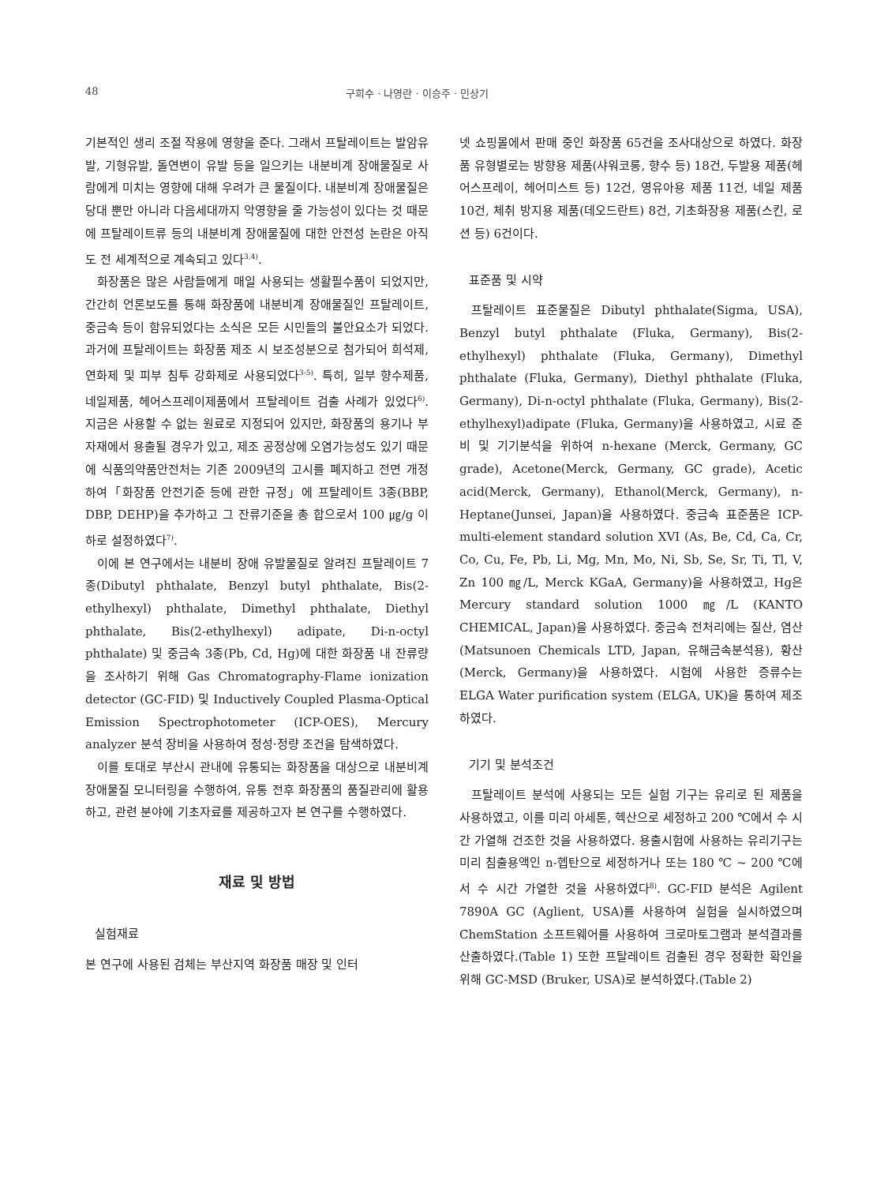48 구희수 · 나영란 · 이승주 · 민상기
기본적인 생리 조절 작용에 영향을 준다. 그래서 프탈레이트는 발암유발, 기형유발, 돌연변이 유발 등을 일으키는 내분비계 장애물질로 사람에게 미치는 영향에 대해 우려가 큰 물질이다. 내분비계 장애물질은 당대 뿐만 아니라 다음세대까지 악영향을 줄 가능성이 있다는 것 때문에 프탈레이트류 등의 내분비계 장애물질에 대한 안전성 논란은 아직도 전 세계적으로 계속되고 있다<sup>3,4)</sup>.
화장품은 많은 사람들에게 매일 사용되는 생활필수품이 되었지만, 간간히 언론보도를 통해 화장품에 내분비계 장애물질인 프탈레이트, 중금속 등이 함유되었다는 소식은 모든 시민들의 불안요소가 되었다. 과거에 프탈레이트는 화장품 제조 시 보조성분으로 첨가되어 희석제, 연화제 및 피부 침투 강화제로 사용되었다<sup>3-5)</sup>. 특히, 일부 향수제품, 네일제품, 헤어스프레이제품에서 프탈레이트 검출 사례가 있었다<sup>6)</sup>. 지금은 사용할 수 없는 원료로 지정되어 있지만, 화장품의 용기나 부자재에서 용출될 경우가 있고, 제조 공정상에 오염가능성도 있기 때문에 식품의약품안전처는 기존 2009년의 고시를 폐지하고 전면 개정하여「화장품 안전기준 등에 관한 규정」에 프탈레이트 3종(BBP, DBP, DEHP)을 추가하고 그 잔류기준을 총 합으로서 100 ㎍/g 이하로 설정하였다<sup>7)</sup>.
이에 본 연구에서는 내분비 장애 유발물질로 알려진 프탈레이트 7종(Dibutyl phthalate, Benzyl butyl phthalate, Bis(2-ethylhexyl) phthalate, Dimethyl phthalate, Diethyl phthalate, Bis(2-ethylhexyl) adipate, Di-n-octyl phthalate) 및 중금속 3종(Pb, Cd, Hg)에 대한 화장품 내 잔류량을 조사하기 위해 Gas Chromatography-Flame ionization detector (GC-FID) 및 Inductively Coupled Plasma-Optical Emission Spectrophotometer (ICP-OES), Mercury analyzer 분석 장비을 사용하여 정성·정량 조건을 탐색하였다.
이를 토대로 부산시 관내에 유통되는 화장품을 대상으로 내분비계 장애물질 모니터링을 수행하여, 유통 전후 화장품의 품질관리에 활용하고, 관련 분야에 기초자료를 제공하고자 본 연구를 수행하였다.
재료 및 방법
실험재료
본 연구에 사용된 검체는 부산지역 화장품 매장 및 인터
넷 쇼핑몰에서 판매 중인 화장품 65건을 조사대상으로 하였다. 화장품 유형별로는 방향용 제품(샤워코롱, 향수 등) 18건, 두발용 제품(헤어스프레이, 헤어미스트 등) 12건, 영유아용 제품 11건, 네일 제품 10건, 체취 방지용 제품(데오드란트) 8건, 기초화장용 제품(스킨, 로션 등) 6건이다.
표준품 및 시약
프탈레이트 표준물질은 Dibutyl phthalate(Sigma, USA), Benzyl butyl phthalate (Fluka, Germany), Bis(2-ethylhexyl) phthalate (Fluka, Germany), Dimethyl phthalate (Fluka, Germany), Diethyl phthalate (Fluka, Germany), Di-n-octyl phthalate (Fluka, Germany), Bis(2-ethylhexyl)adipate (Fluka, Germany)을 사용하였고, 시료 준비 및 기기분석을 위하여 n-hexane (Merck, Germany, GC grade), Acetone(Merck, Germany, GC grade), Acetic acid(Merck, Germany), Ethanol(Merck, Germany), n-Heptane(Junsei, Japan)을 사용하였다. 중금속 표준품은 ICP-multi-element standard solution XVI (As, Be, Cd, Ca, Cr, Co, Cu, Fe, Pb, Li, Mg, Mn, Mo, Ni, Sb, Se, Sr, Ti, Tl, V, Zn 100 ㎎/L, Merck KGaA, Germany)을 사용하였고, Hg은 Mercury standard solution 1000 ㎎/L (KANTO CHEMICAL, Japan)을 사용하였다. 중금속 전처리에는 질산, 염산(Matsunoen Chemicals LTD, Japan, 유해금속분석용), 황산(Merck, Germany)을 사용하였다. 시험에 사용한 증류수는 ELGA Water purification system (ELGA, UK)을 통하여 제조하였다.
기기 및 분석조건
프탈레이트 분석에 사용되는 모든 실험 기구는 유리로 된 제품을 사용하였고, 이를 미리 아세톤, 헥산으로 세정하고 200 ℃에서 수 시간 가열해 건조한 것을 사용하였다. 용출시험에 사용하는 유리기구는 미리 침출용액인 n-헵탄으로 세정하거나 또는 180 ℃ ~ 200 ℃에서 수 시간 가열한 것을 사용하였다<sup>8)</sup>. GC-FID 분석은 Agilent 7890A GC (Aglient, USA)를 사용하여 실험을 실시하였으며 ChemStation 소프트웨어를 사용하여 크로마토그램과 분석결과를 산출하였다.(Table 1) 또한 프탈레이트 검출된 경우 정확한 확인을 위해 GC-MSD (Bruker, USA)로 분석하였다.(Table 2)